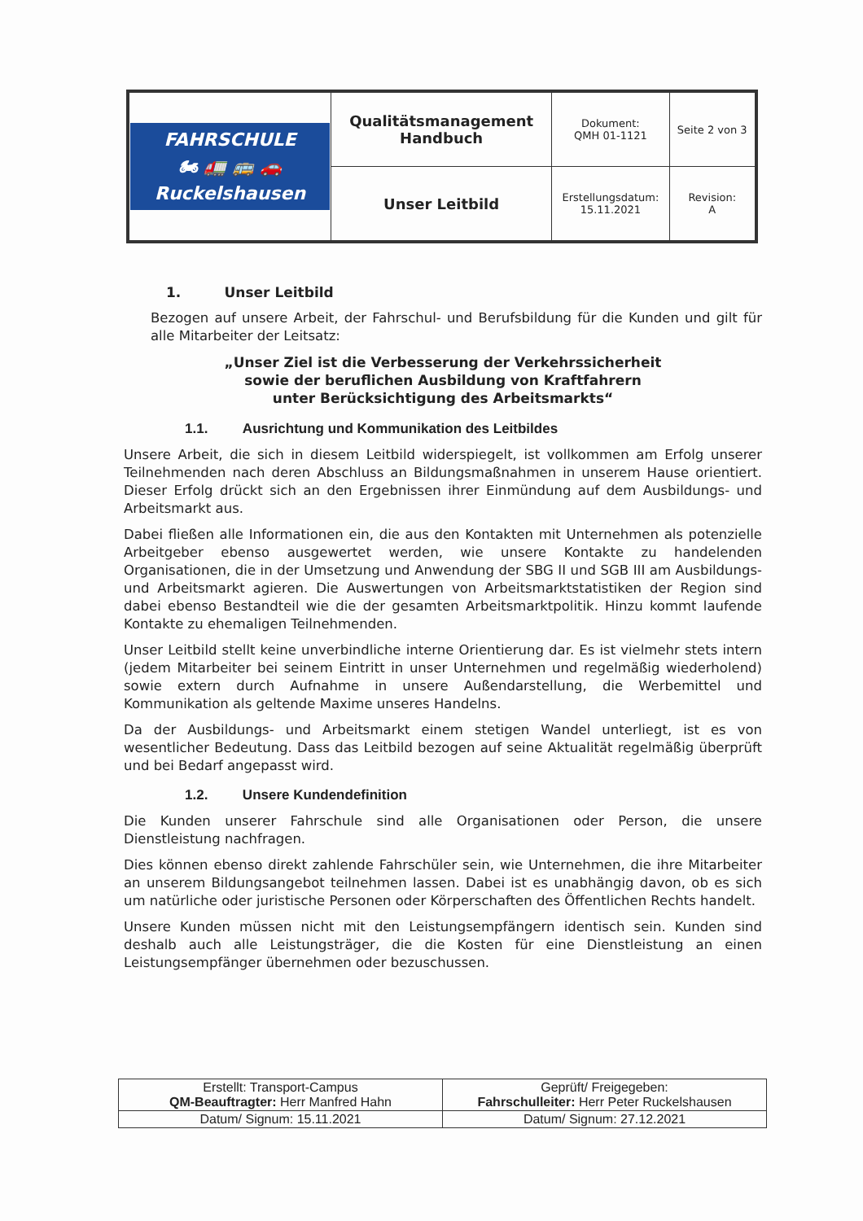| FAHRSCHULE 🏍 🚛 🚌 🚗 Ruckelshausen | Qualitätsmanagement Handbuch | Dokument: QMH 01-1121 | Seite 2 von 3 |
| | Unser Leitbild | Erstellungsdatum: 15.11.2021 | Revision: A |
1. Unser Leitbild
Bezogen auf unsere Arbeit, der Fahrschul- und Berufsbildung für die Kunden und gilt für alle Mitarbeiter der Leitsatz:
„Unser Ziel ist die Verbesserung der Verkehrssicherheit
sowie der beruflichen Ausbildung von Kraftfahrern
unter Berücksichtigung des Arbeitsmarkts“
1.1. Ausrichtung und Kommunikation des Leitbildes
Unsere Arbeit, die sich in diesem Leitbild widerspiegelt, ist vollkommen am Erfolg unserer Teilnehmenden nach deren Abschluss an Bildungsmaßnahmen in unserem Hause orientiert. Dieser Erfolg drückt sich an den Ergebnissen ihrer Einmündung auf dem Ausbildungs- und Arbeitsmarkt aus.
Dabei fließen alle Informationen ein, die aus den Kontakten mit Unternehmen als potenzielle Arbeitgeber ebenso ausgewertet werden, wie unsere Kontakte zu handelenden Organisationen, die in der Umsetzung und Anwendung der SBG II und SGB III am Ausbildungs- und Arbeitsmarkt agieren. Die Auswertungen von Arbeitsmarktstatistiken der Region sind dabei ebenso Bestandteil wie die der gesamten Arbeitsmarktpolitik. Hinzu kommt laufende Kontakte zu ehemaligen Teilnehmenden.
Unser Leitbild stellt keine unverbindliche interne Orientierung dar. Es ist vielmehr stets intern (jedem Mitarbeiter bei seinem Eintritt in unser Unternehmen und regelmäßig wiederholend) sowie extern durch Aufnahme in unsere Außendarstellung, die Werbemittel und Kommunikation als geltende Maxime unseres Handelns.
Da der Ausbildungs- und Arbeitsmarkt einem stetigen Wandel unterliegt, ist es von wesentlicher Bedeutung. Dass das Leitbild bezogen auf seine Aktualität regelmäßig überprüft und bei Bedarf angepasst wird.
1.2. Unsere Kundendefinition
Die Kunden unserer Fahrschule sind alle Organisationen oder Person, die unsere Dienstleistung nachfragen.
Dies können ebenso direkt zahlende Fahrschüler sein, wie Unternehmen, die ihre Mitarbeiter an unserem Bildungsangebot teilnehmen lassen. Dabei ist es unabhängig davon, ob es sich um natürliche oder juristische Personen oder Körperschaften des Öffentlichen Rechts handelt.
Unsere Kunden müssen nicht mit den Leistungsempfängern identisch sein. Kunden sind deshalb auch alle Leistungsträger, die die Kosten für eine Dienstleistung an einen Leistungsempfänger übernehmen oder bezuschussen.
| Erstellt: Transport-Campus QM-Beauftragter: Herr Manfred Hahn | Geprüft/ Freigegeben: Fahrschulleiter: Herr Peter Ruckelshausen |
| Datum/ Signum: 15.11.2021 | Datum/ Signum: 27.12.2021 |